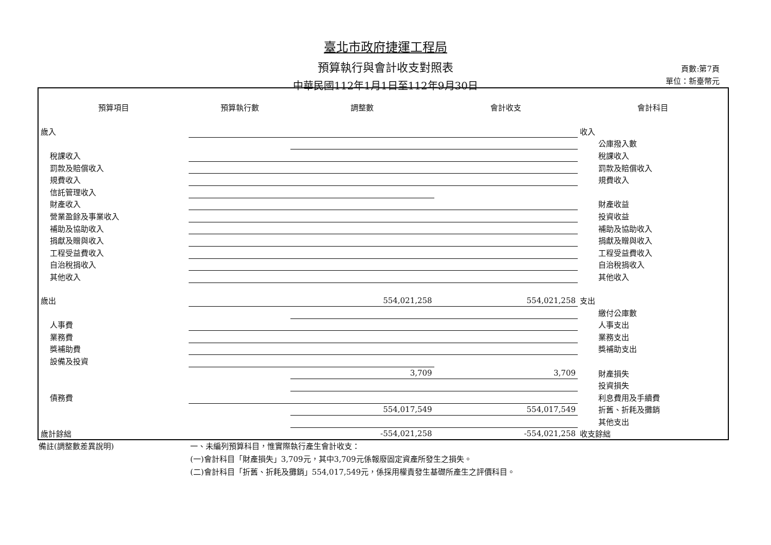臺北市政府捷運工程局
預算執行與會計收支對照表
中華民國112年1月1日至112年9月30日
頁數:第7頁
單位：新臺幣元
| 預算項目 | 預算執行數 | 調整數 | 會計收支 | 會計科目 |
| --- | --- | --- | --- | --- |
| 歲入 | | | | 收入 |
| | | | | 公庫撥入數 |
| 稅課收入 | | | | 稅課收入 |
| 罰款及賠償收入 | | | | 罰款及賠償收入 |
| 規費收入 | | | | 規費收入 |
| 信託管理收入 | | | | |
| 財產收入 | | | | 財產收益 |
| 營業盈餘及事業收入 | | | | 投資收益 |
| 補助及協助收入 | | | | 補助及協助收入 |
| 捐獻及贈與收入 | | | | 捐獻及贈與收入 |
| 工程受益費收入 | | | | 工程受益費收入 |
| 自治稅捐收入 | | | | 自治稅捐收入 |
| 其他收入 | | | | 其他收入 |
| 歲出 | | 554,021,258 | 554,021,258 | 支出 |
| | | | | 繳付公庫數 |
| 人事費 | | | | 人事支出 |
| 業務費 | | | | 業務支出 |
| 獎補助費 | | | | 獎補助支出 |
| 設備及投資 | | | | |
| | | 3,709 | 3,709 | 財產損失 |
| | | | | 投資損失 |
| 債務費 | | | | 利息費用及手續費 |
| | | 554,017,549 | 554,017,549 | 折舊、折耗及攤銷 |
| | | | | 其他支出 |
| 歲計餘絀 | | -554,021,258 | -554,021,258 | 收支餘絀 |
備註(調整數差異說明) 一、未編列預算科目，惟實際執行產生會計收支：
(一)會計科目「財產損失」3,709元，其中3,709元係報廢固定資產所發生之損失。
(二)會計科目「折舊、折耗及攤銷」554,017,549元，係採用權責發生基礎所產生之評價科目。